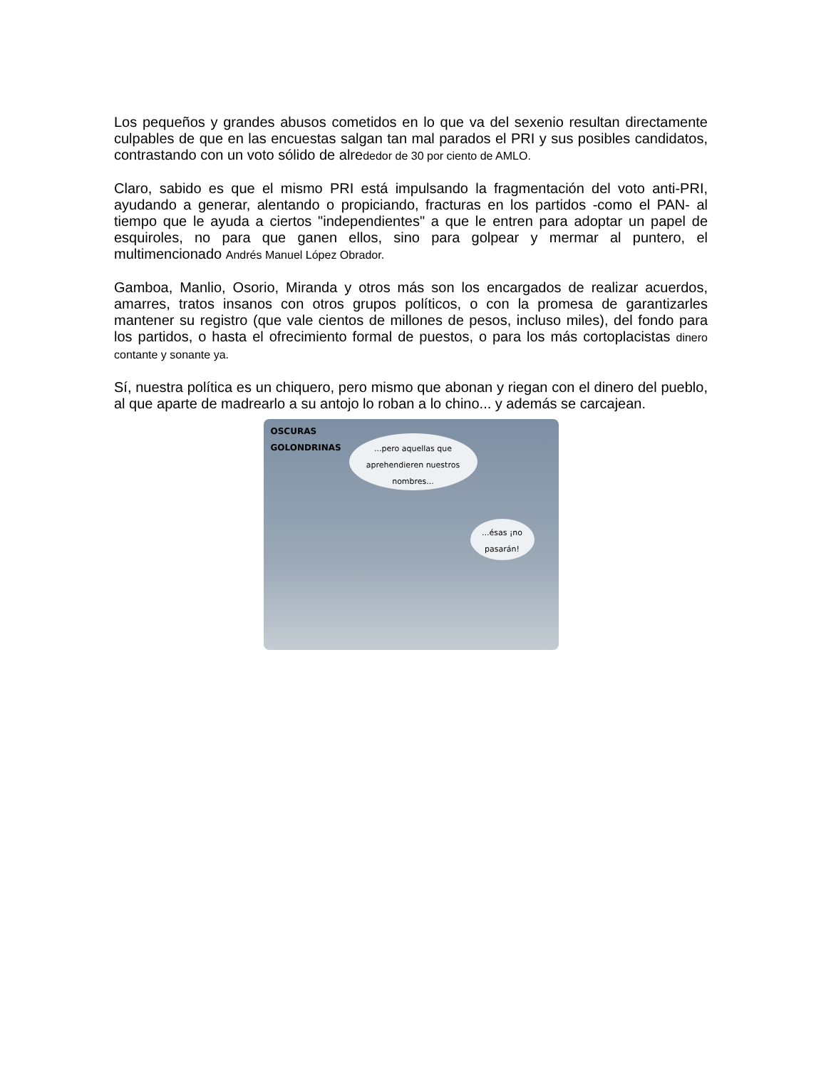Los pequeños y grandes abusos cometidos en lo que va del sexenio resultan directamente culpables de que en las encuestas salgan tan mal parados el PRI y sus posibles candidatos, contrastando con un voto sólido de alrededor de 30 por ciento de AMLO.
Claro, sabido es que el mismo PRI está impulsando la fragmentación del voto anti-PRI, ayudando a generar, alentando o propiciando, fracturas en los partidos -como el PAN- al tiempo que le ayuda a ciertos "independientes" a que le entren para adoptar un papel de esquiroles, no para que ganen ellos, sino para golpear y mermar al puntero, el multimencionado Andrés Manuel López Obrador.
Gamboa, Manlio, Osorio, Miranda y otros más son los encargados de realizar acuerdos, amarres, tratos insanos con otros grupos políticos, o con la promesa de garantizarles mantener su registro (que vale cientos de millones de pesos, incluso miles), del fondo para los partidos, o hasta el ofrecimiento formal de puestos, o para los más cortoplacistas dinero contante y sonante ya.
Sí, nuestra política es un chiquero, pero mismo que abonan y riegan con el dinero del pueblo, al que aparte de madrearlo a su antojo lo roban a lo chino... y además se carcajean.
OSCURAS
GOLONDRINAS
...pero aquellas que aprehendieren nuestros nombres...
...ésas ¡no pasarán!